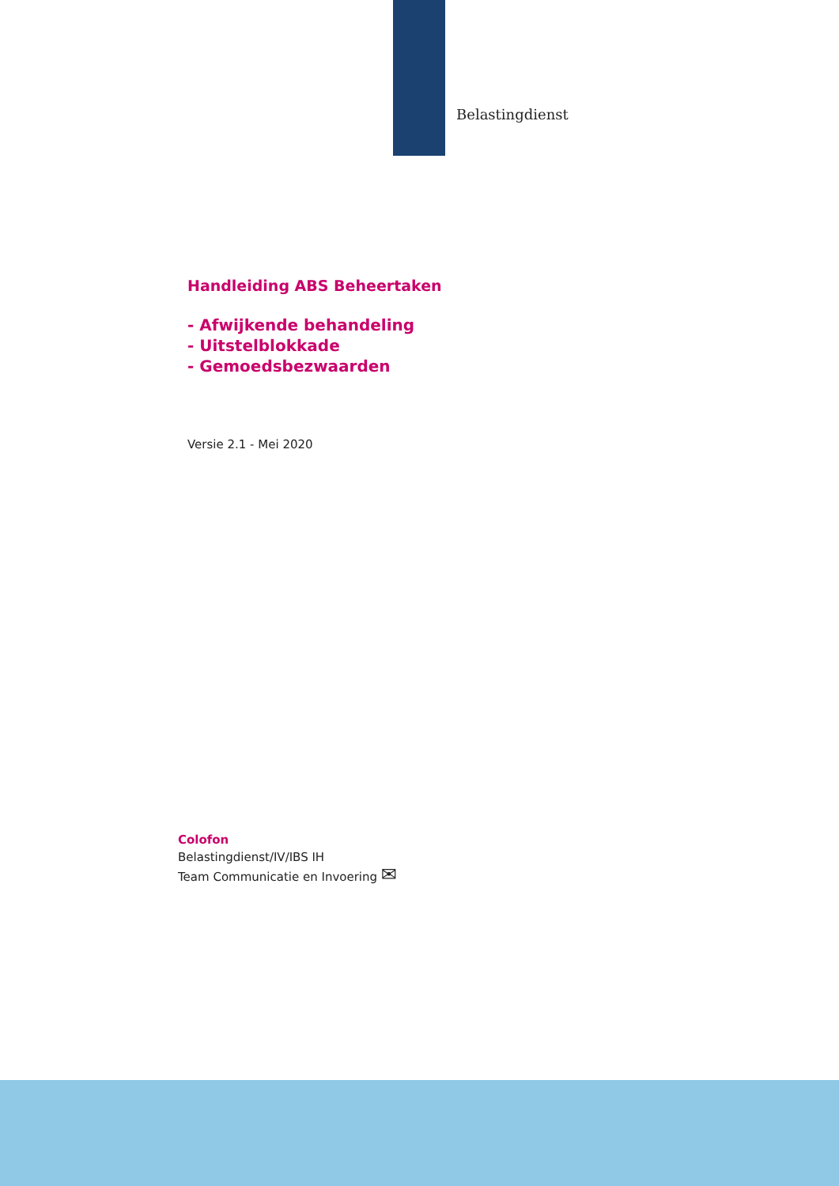Belastingdienst
Handleiding ABS Beheertaken
- Afwijkende behandeling
- Uitstelblokkade
- Gemoedsbezwaarden
Versie 2.1 - Mei 2020
Colofon
Belastingdienst/IV/IBS IH
Team Communicatie en Invoering ✉